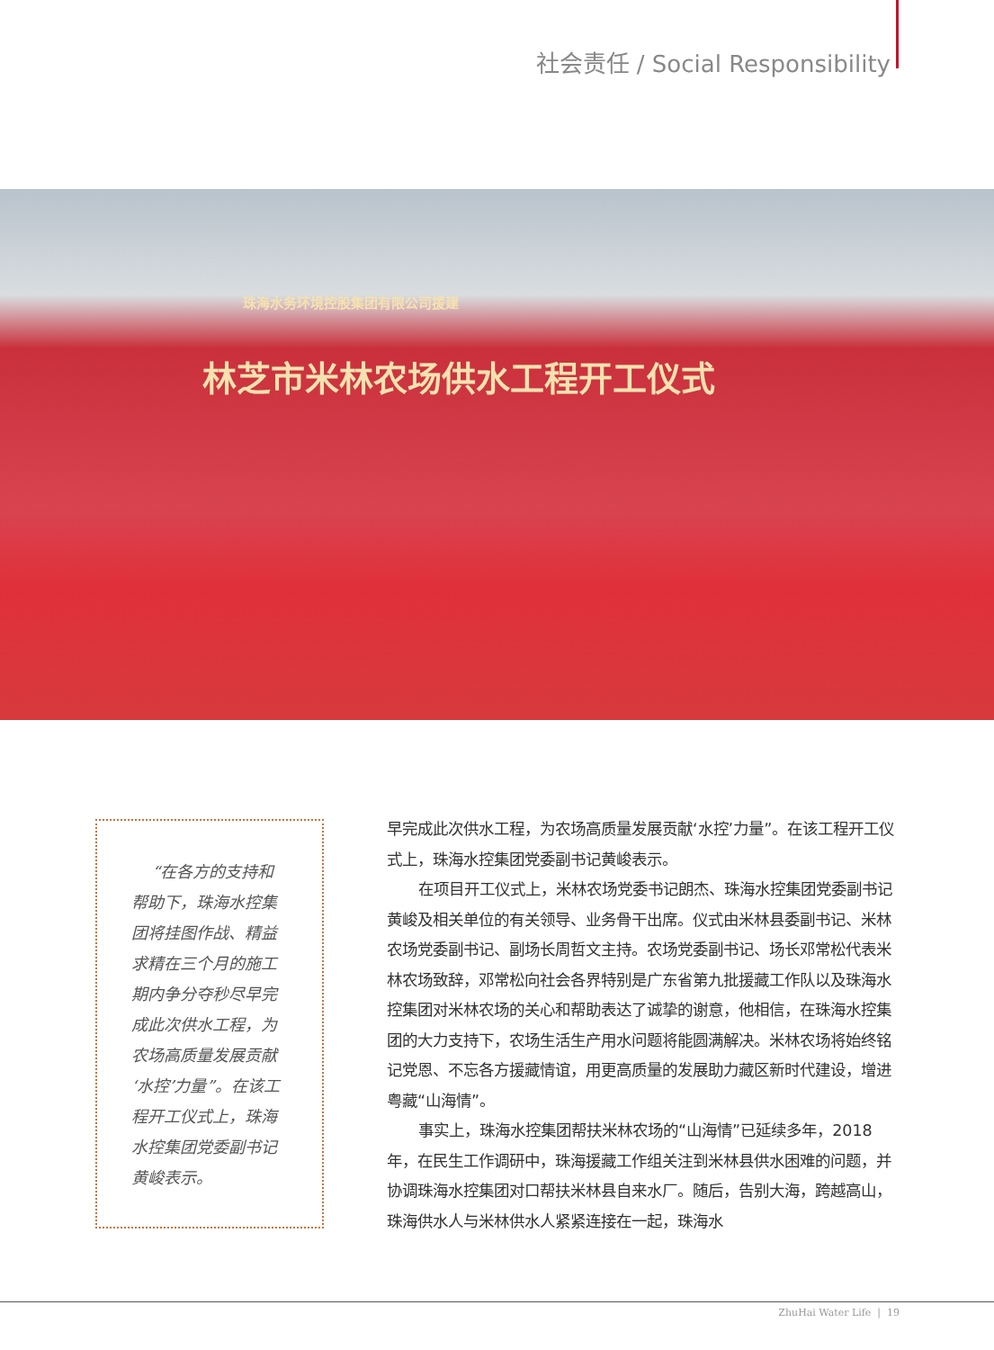社会责任 / Social Responsibility
珠海水务环境控股集团有限公司援建
林芝市米林农场供水工程开工仪式
“在各方的支持和帮助下，珠海水控集团将挂图作战、精益求精在三个月的施工期内争分夺秒尽早完成此次供水工程，为农场高质量发展贡献‘水控’力量”。在该工程开工仪式上，珠海水控集团党委副书记黄峻表示。
早完成此次供水工程，为农场高质量发展贡献‘水控’力量”。在该工程开工仪式上，珠海水控集团党委副书记黄峻表示。
  在项目开工仪式上，米林农场党委书记朗杰、珠海水控集团党委副书记黄峻及相关单位的有关领导、业务骨干出席。仪式由米林县委副书记、米林农场党委副书记、副场长周哲文主持。农场党委副书记、场长邓常松代表米林农场致辞，邓常松向社会各界特别是广东省第九批援藏工作队以及珠海水控集团对米林农场的关心和帮助表达了诚挚的谢意，他相信，在珠海水控集团的大力支持下，农场生活生产用水问题将能圆满解决。米林农场将始终铭记党恩、不忘各方援藏情谊，用更高质量的发展助力藏区新时代建设，增进粤藏“山海情”。
  事实上，珠海水控集团帮扶米林农场的“山海情”已延续多年，2018 年，在民生工作调研中，珠海援藏工作组关注到米林县供水困难的问题，并协调珠海水控集团对口帮扶米林县自来水厂。随后，告别大海，跨越高山，珠海供水人与米林供水人紧紧连接在一起，珠海水
ZhuHai Water Life | 19